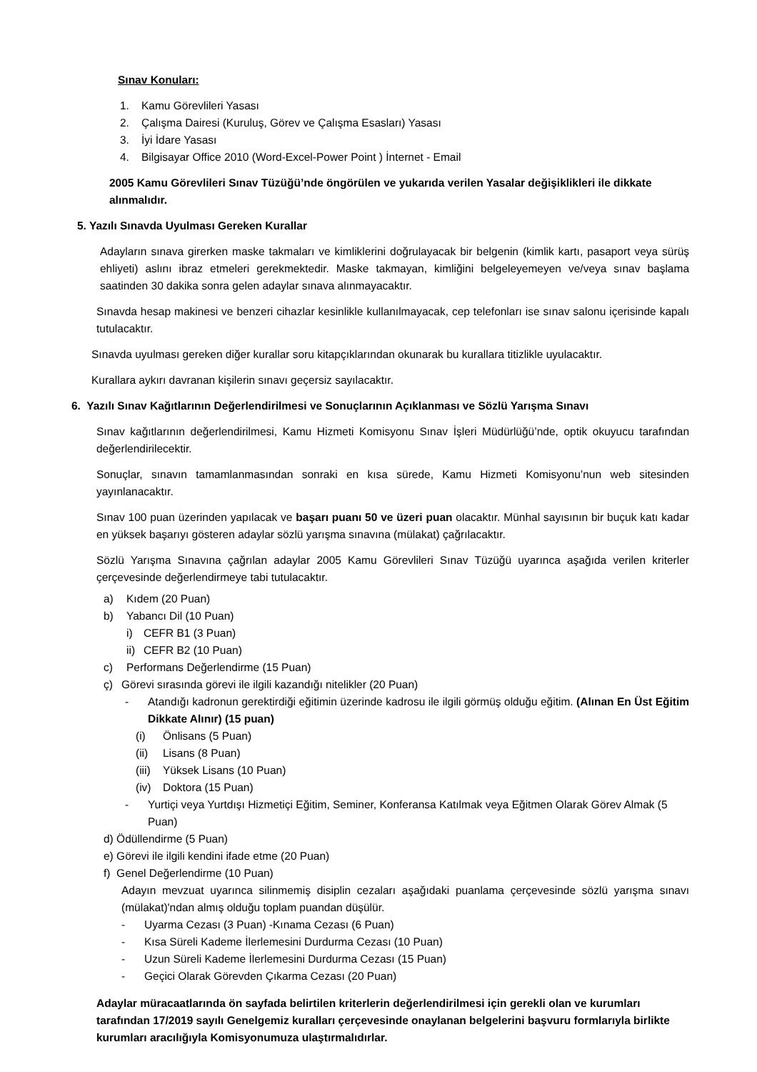Sınav Konuları:
1. Kamu Görevlileri Yasası
2. Çalışma Dairesi (Kuruluş, Görev ve Çalışma Esasları) Yasası
3. İyi İdare Yasası
4. Bilgisayar Office 2010 (Word-Excel-Power Point ) İnternet - Email
2005 Kamu Görevlileri Sınav Tüzüğü’nde öngörülen ve yukarıda verilen Yasalar değişiklikleri ile dikkate alınmalıdır.
5. Yazılı Sınavda Uyulması Gereken Kurallar
Adayların sınava girerken maske takmaları ve kimliklerini doğrulayacak bir belgenin (kimlik kartı, pasaport veya sürüş ehliyeti) aslını ibraz etmeleri gerekmektedir. Maske takmayan, kimliğini belgeleyemeyen ve/veya sınav başlama saatinden 30 dakika sonra gelen adaylar sınava alınmayacaktır.
Sınavda hesap makinesi ve benzeri cihazlar kesinlikle kullanılmayacak, cep telefonları ise sınav salonu içerisinde kapalı tutulacaktır.
Sınavda uyulması gereken diğer kurallar soru kitapçıklarından okunarak bu kurallara titizlikle uyulacaktır.
Kurallara aykırı davranan kişilerin sınavı geçersiz sayılacaktır.
6. Yazılı Sınav Kağıtlarının Değerlendirilmesi ve Sonuçlarının Açıklanması ve Sözlü Yarışma Sınavı
Sınav kağıtlarının değerlendirilmesi, Kamu Hizmeti Komisyonu Sınav İşleri Müdürlüğü’nde, optik okuyucu tarafından değerlendirilecektir.
Sonuçlar, sınavın tamamlanmasından sonraki en kısa sürede, Kamu Hizmeti Komisyonu’nun web sitesinden yayınlanacaktır.
Sınav 100 puan üzerinden yapılacak ve başarı puanı 50 ve üzeri puan olacaktır. Münhal sayısının bir buçuk katı kadar en yüksek başarıyı gösteren adaylar sözlü yarışma sınavına (mülakat) çağrılacaktır.
Sözlü Yarışma Sınavına çağrılan adaylar 2005 Kamu Görevlileri Sınav Tüzüğü uyarınca aşağıda verilen kriterler çerçevesinde değerlendirmeye tabi tutulacaktır.
a) Kıdem (20 Puan)
b) Yabancı Dil (10 Puan)
i) CEFR B1 (3 Puan)
ii) CEFR B2 (10 Puan)
c) Performans Değerlendirme (15 Puan)
ç) Görevi sırasında görevi ile ilgili kazandığı nitelikler (20 Puan)
- Atandığı kadronun gerektirdiği eğitimin üzerinde kadrosu ile ilgili görmüş olduğu eğitim. (Alınan En Üst Eğitim Dikkate Alınır) (15 puan)
(i) Önlisans (5 Puan)
(ii) Lisans (8 Puan)
(iii) Yüksek Lisans (10 Puan)
(iv) Doktora (15 Puan)
- Yurtiçi veya Yurtdışı Hizmetiçi Eğitim, Seminer, Konferansa Katılmak veya Eğitmen Olarak Görev Almak (5 Puan)
d) Ödüllendirme (5 Puan)
e) Görevi ile ilgili kendini ifade etme (20 Puan)
f) Genel Değerlendirme (10 Puan)
Adayın mevzuat uyarınca silinmemiş disiplin cezaları aşağıdaki puanlama çerçevesinde sözlü yarışma sınavı (mülakat)'ndan almış olduğu toplam puandan düşülür.
- Uyarma Cezası (3 Puan) -Kınama Cezası (6 Puan)
- Kısa Süreli Kademe İlerlemesini Durdurma Cezası (10 Puan)
- Uzun Süreli Kademe İlerlemesini Durdurma Cezası (15 Puan)
- Geçici Olarak Görevden Çıkarma Cezası (20 Puan)
Adaylar müracaatlarında ön sayfada belirtilen kriterlerin değerlendirilmesi için gerekli olan ve kurumları tarafından 17/2019 sayılı Genelgemiz kuralları çerçevesinde onaylanan belgelerini başvuru formlarıyla birlikte kurumları aracılığıyla Komisyonumuza ulaştırmalıdırlar.